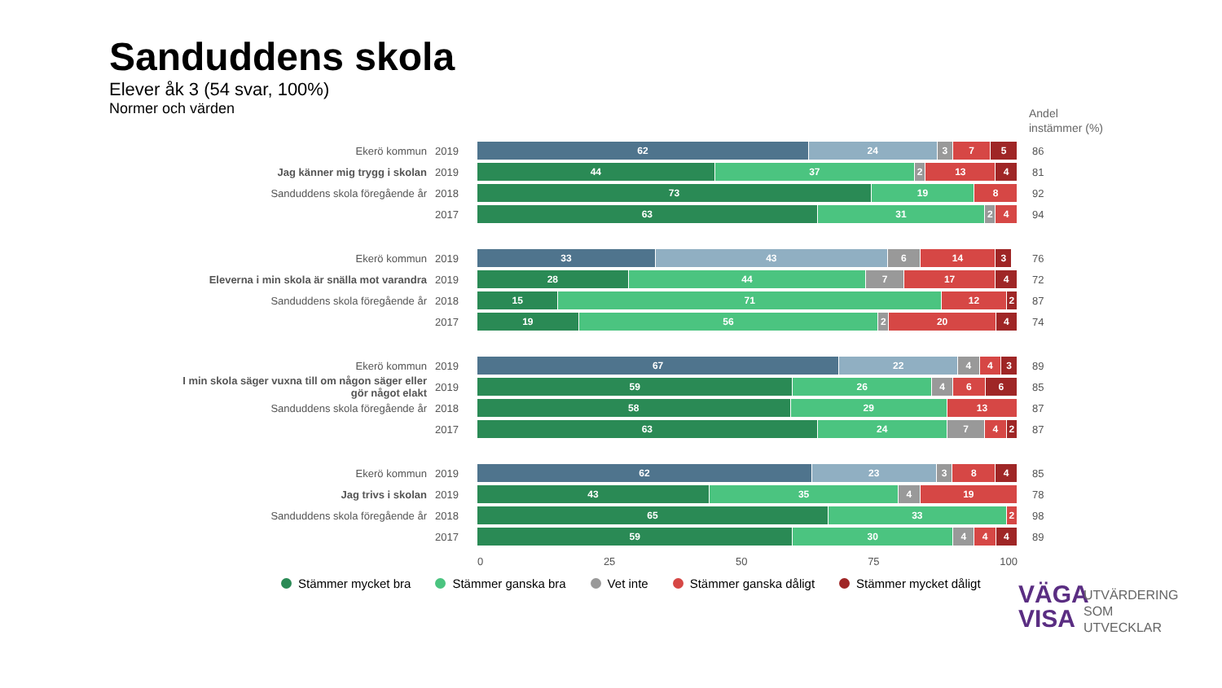Sanduddens skola
Elever åk 3 (54 svar, 100%)
Normer och värden
Andel
instämmer (%)
Ekerö kommun 2019
62 24 3 7 5
86
Jag känner mig trygg i skolan 2019
44 37 2 13 4
81
Sanduddens skola föregående år 2018
73 19 8
92
2017
63 31 2 4
94
Ekerö kommun 2019
33 43 6 14 3
76
Eleverna i min skola är snälla mot varandra
2019
28 44 7 17 4
72
Sanduddens skola föregående år 2018
15 71 12 2
87
2017
19 56 2 20 4
74
Ekerö kommun 2019
67 22 4 4 3
89
I min skola säger vuxna till om någon säger eller gör något elakt
2019
59 26 4 6 6
85
Sanduddens skola föregående år 2018
58 29 13
87
2017
63 24 7 4 2
87
Ekerö kommun 2019
62 23 3 8 4
85
Jag trivs i skolan 2019
43 35 4 19
78
Sanduddens skola föregående år 2018
65 33 2
98
2017
59 30 4 4 4
89
0 25 50 75 100
Stämmer mycket bra Stämmer ganska bra Vet inte Stämmer ganska dåligt Stämmer mycket dåligt
VÄGA
VISA
UTVÄRDERING SOM UTVECKLAR